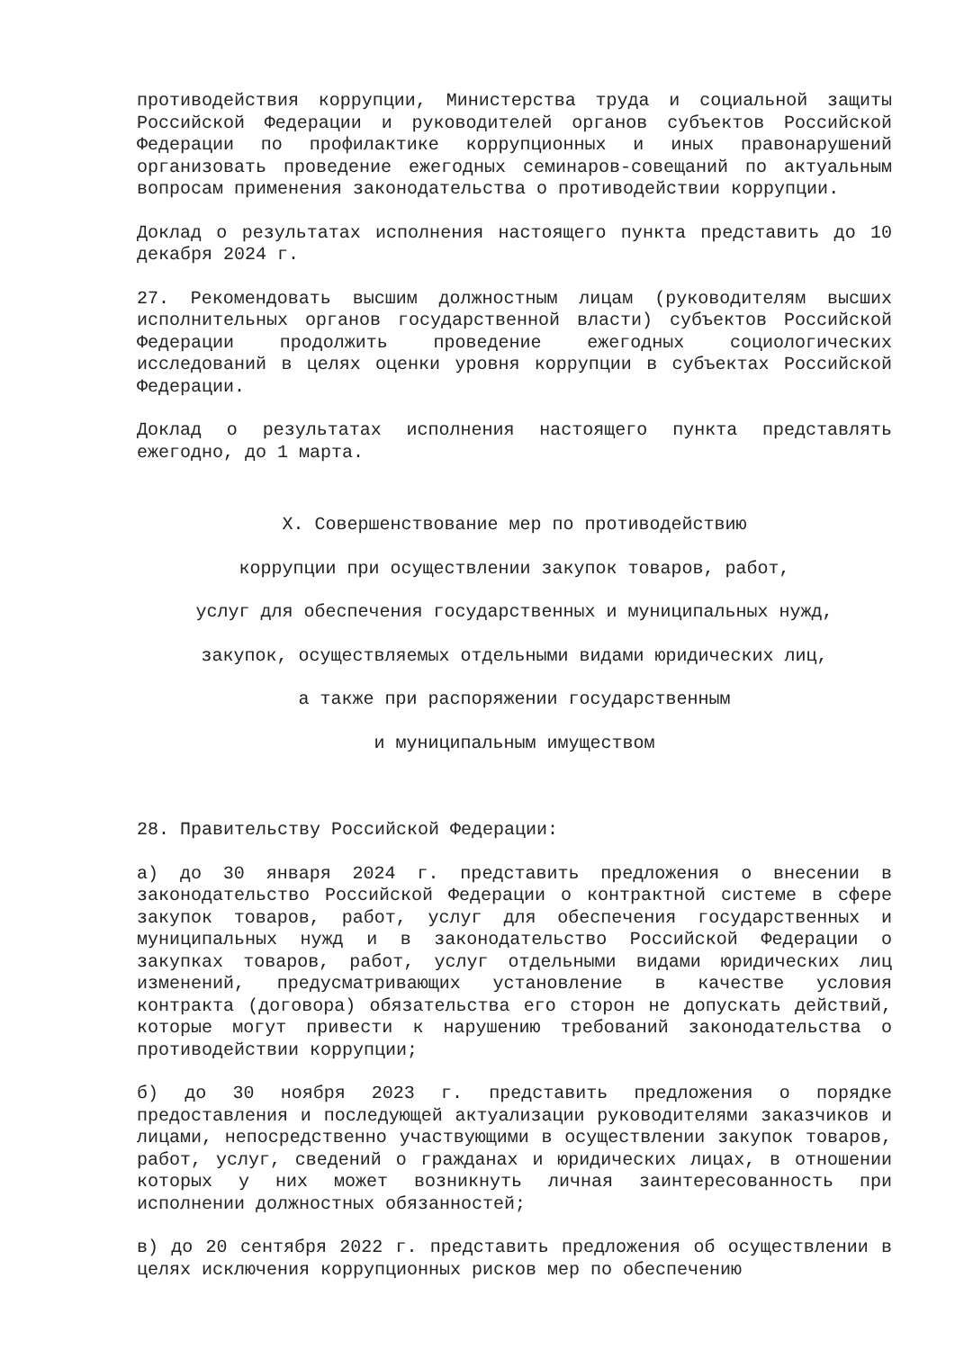противодействия коррупции, Министерства труда и социальной защиты Российской Федерации и руководителей органов субъектов Российской Федерации по профилактике коррупционных и иных правонарушений организовать проведение ежегодных семинаров-совещаний по актуальным вопросам применения законодательства о противодействии коррупции.
Доклад о результатах исполнения настоящего пункта представить до 10 декабря 2024 г.
27. Рекомендовать высшим должностным лицам (руководителям высших исполнительных органов государственной власти) субъектов Российской Федерации продолжить проведение ежегодных социологических исследований в целях оценки уровня коррупции в субъектах Российской Федерации.
Доклад о результатах исполнения настоящего пункта представлять ежегодно, до 1 марта.
X. Совершенствование мер по противодействию
коррупции при осуществлении закупок товаров, работ,
услуг для обеспечения государственных и муниципальных нужд,
закупок, осуществляемых отдельными видами юридических лиц,
а также при распоряжении государственным
и муниципальным имуществом
28. Правительству Российской Федерации:
а) до 30 января 2024 г. представить предложения о внесении в законодательство Российской Федерации о контрактной системе в сфере закупок товаров, работ, услуг для обеспечения государственных и муниципальных нужд и в законодательство Российской Федерации о закупках товаров, работ, услуг отдельными видами юридических лиц изменений, предусматривающих установление в качестве условия контракта (договора) обязательства его сторон не допускать действий, которые могут привести к нарушению требований законодательства о противодействии коррупции;
б) до 30 ноября 2023 г. представить предложения о порядке предоставления и последующей актуализации руководителями заказчиков и лицами, непосредственно участвующими в осуществлении закупок товаров, работ, услуг, сведений о гражданах и юридических лицах, в отношении которых у них может возникнуть личная заинтересованность при исполнении должностных обязанностей;
в) до 20 сентября 2022 г. представить предложения об осуществлении в целях исключения коррупционных рисков мер по обеспечению